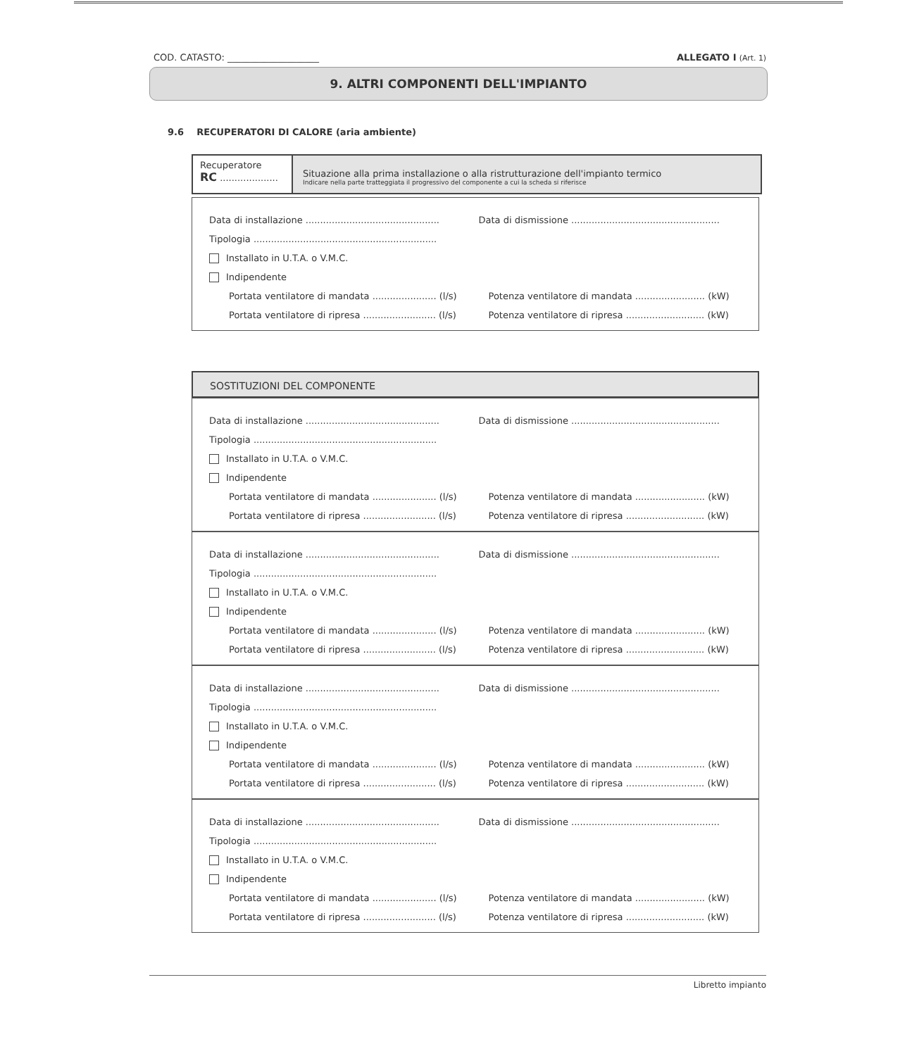COD. CATASTO: ____________________ ALLEGATO I (Art. 1)
9. ALTRI COMPONENTI DELL'IMPIANTO
9.6 RECUPERATORI DI CALORE (aria ambiente)
Recuperatore
RC ....................
Situazione alla prima installazione o alla ristrutturazione dell'impianto termico
Indicare nella parte tratteggiata il progressivo del componente a cui la scheda si riferisce
Data di installazione .............................................. Data di dismissione ...................................................
Tipologia ...............................................................
Installato in U.T.A. o V.M.C.
Indipendente
Portata ventilatore di mandata ...................... (l/s) Potenza ventilatore di mandata ........................ (kW)
Portata ventilatore di ripresa ......................... (l/s) Potenza ventilatore di ripresa ........................... (kW)
SOSTITUZIONI DEL COMPONENTE
Data di installazione .............................................. Data di dismissione ...................................................
Tipologia ...............................................................
Installato in U.T.A. o V.M.C.
Indipendente
Portata ventilatore di mandata ...................... (l/s) Potenza ventilatore di mandata ........................ (kW)
Portata ventilatore di ripresa ......................... (l/s) Potenza ventilatore di ripresa ........................... (kW)
Data di installazione .............................................. Data di dismissione ...................................................
Tipologia ...............................................................
Installato in U.T.A. o V.M.C.
Indipendente
Portata ventilatore di mandata ...................... (l/s) Potenza ventilatore di mandata ........................ (kW)
Portata ventilatore di ripresa ......................... (l/s) Potenza ventilatore di ripresa ........................... (kW)
Data di installazione .............................................. Data di dismissione ...................................................
Tipologia ...............................................................
Installato in U.T.A. o V.M.C.
Indipendente
Portata ventilatore di mandata ...................... (l/s) Potenza ventilatore di mandata ........................ (kW)
Portata ventilatore di ripresa ......................... (l/s) Potenza ventilatore di ripresa ........................... (kW)
Data di installazione .............................................. Data di dismissione ...................................................
Tipologia ...............................................................
Installato in U.T.A. o V.M.C.
Indipendente
Portata ventilatore di mandata ...................... (l/s) Potenza ventilatore di mandata ........................ (kW)
Portata ventilatore di ripresa ......................... (l/s) Potenza ventilatore di ripresa ........................... (kW)
Libretto impianto